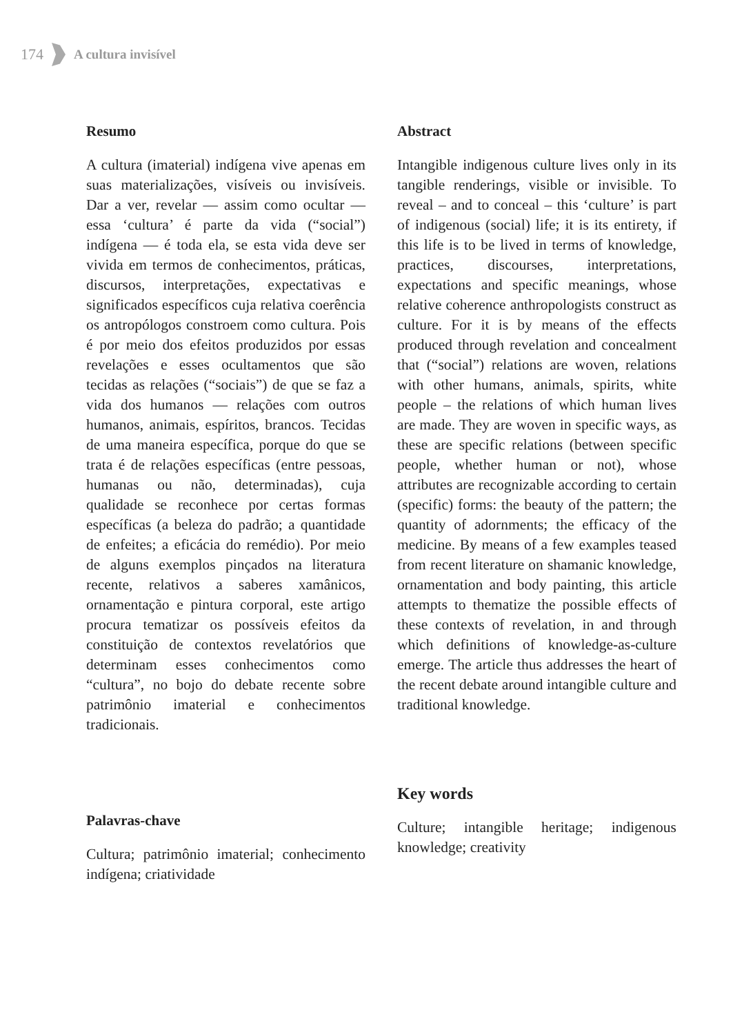174 A cultura invisível
Resumo
A cultura (imaterial) indígena vive apenas em suas materializações, visíveis ou invisíveis. Dar a ver, revelar — assim como ocultar — essa ‘cultura’ é parte da vida (“social”) indígena — é toda ela, se esta vida deve ser vivida em termos de conhecimentos, práticas, discursos, interpretações, expectativas e significados específicos cuja relativa coerência os antropólogos constroem como cultura. Pois é por meio dos efeitos produzidos por essas revelações e esses ocultamentos que são tecidas as relações (“sociais”) de que se faz a vida dos humanos — relações com outros humanos, animais, espíritos, brancos. Tecidas de uma maneira específica, porque do que se trata é de relações específicas (entre pessoas, humanas ou não, determinadas), cuja qualidade se reconhece por certas formas específicas (a beleza do padrão; a quantidade de enfeites; a eficácia do remédio). Por meio de alguns exemplos pinçados na literatura recente, relativos a saberes xamânicos, ornamentação e pintura corporal, este artigo procura tematizar os possíveis efeitos da constituição de contextos revelatórios que determinam esses conhecimentos como “cultura”, no bojo do debate recente sobre patrimônio imaterial e conhecimentos tradicionais.
Palavras-chave
Cultura; patrimônio imaterial; conhecimento indígena; criatividade
Abstract
Intangible indigenous culture lives only in its tangible renderings, visible or invisible. To reveal – and to conceal – this ‘culture’ is part of indigenous (social) life; it is its entirety, if this life is to be lived in terms of knowledge, practices, discourses, interpretations, expectations and specific meanings, whose relative coherence anthropologists construct as culture. For it is by means of the effects produced through revelation and concealment that (“social”) relations are woven, relations with other humans, animals, spirits, white people – the relations of which human lives are made. They are woven in specific ways, as these are specific relations (between specific people, whether human or not), whose attributes are recognizable according to certain (specific) forms: the beauty of the pattern; the quantity of adornments; the efficacy of the medicine. By means of a few examples teased from recent literature on shamanic knowledge, ornamentation and body painting, this article attempts to thematize the possible effects of these contexts of revelation, in and through which definitions of knowledge-as-culture emerge. The article thus addresses the heart of the recent debate around intangible culture and traditional knowledge.
Key words
Culture; intangible heritage; indigenous knowledge; creativity